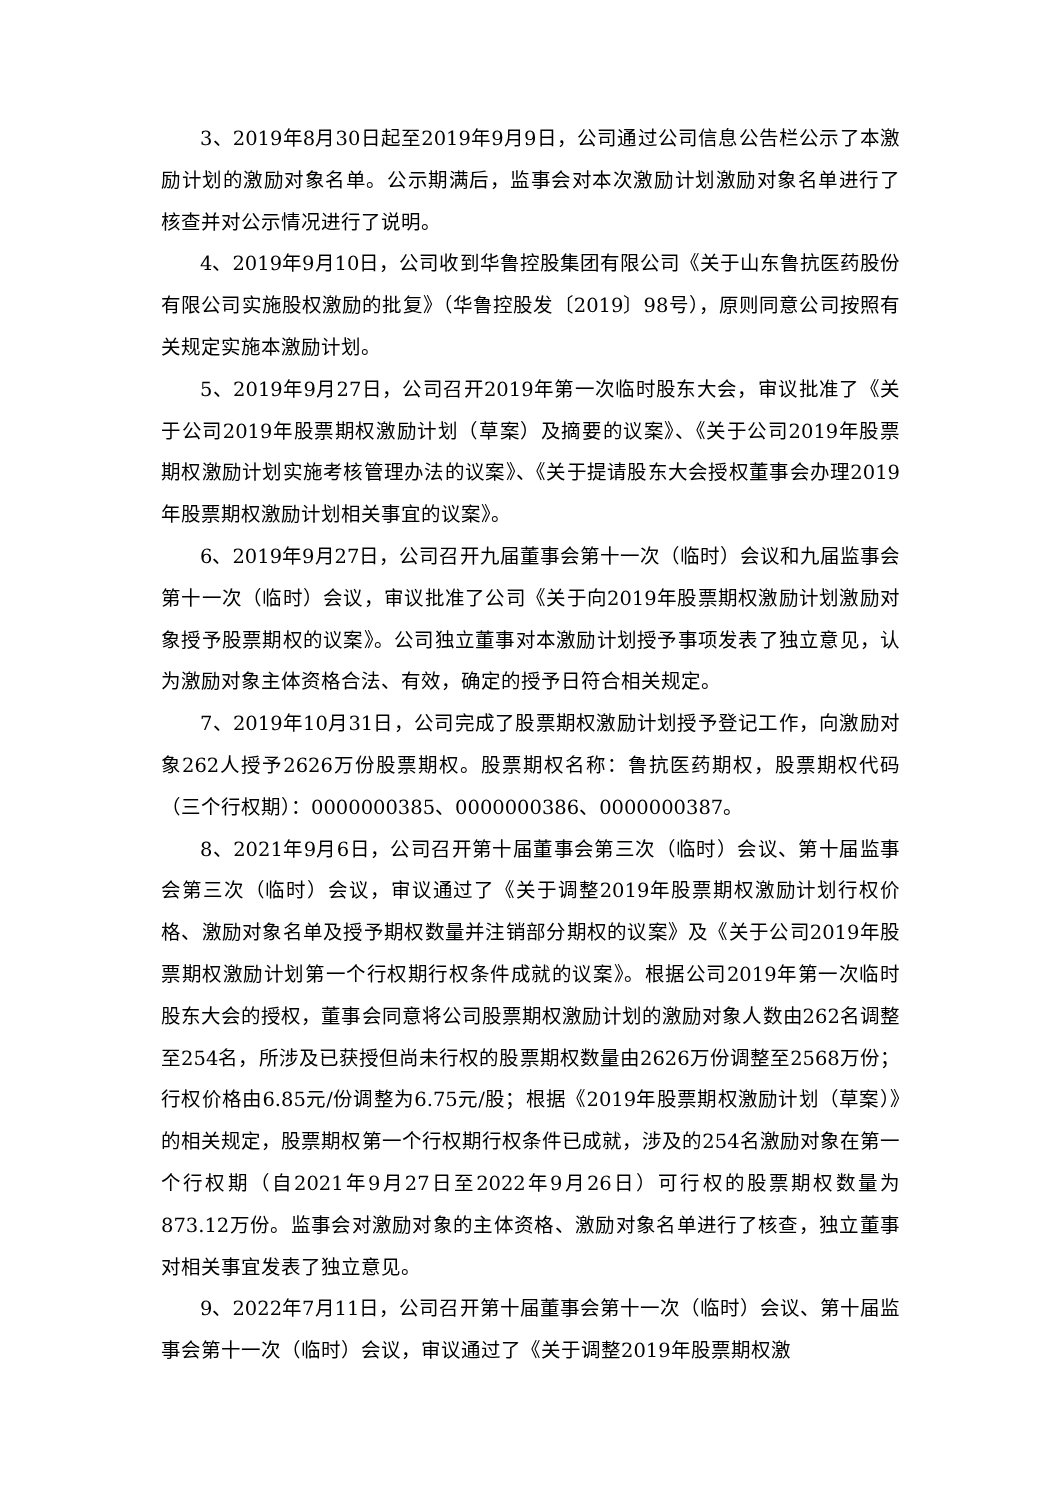3、2019年8月30日起至2019年9月9日，公司通过公司信息公告栏公示了本激励计划的激励对象名单。公示期满后，监事会对本次激励计划激励对象名单进行了核查并对公示情况进行了说明。
4、2019年9月10日，公司收到华鲁控股集团有限公司《关于山东鲁抗医药股份有限公司实施股权激励的批复》（华鲁控股发〔2019〕98号），原则同意公司按照有关规定实施本激励计划。
5、2019年9月27日，公司召开2019年第一次临时股东大会，审议批准了《关于公司2019年股票期权激励计划（草案）及摘要的议案》、《关于公司2019年股票期权激励计划实施考核管理办法的议案》、《关于提请股东大会授权董事会办理2019年股票期权激励计划相关事宜的议案》。
6、2019年9月27日，公司召开九届董事会第十一次（临时）会议和九届监事会第十一次（临时）会议，审议批准了公司《关于向2019年股票期权激励计划激励对象授予股票期权的议案》。公司独立董事对本激励计划授予事项发表了独立意见，认为激励对象主体资格合法、有效，确定的授予日符合相关规定。
7、2019年10月31日，公司完成了股票期权激励计划授予登记工作，向激励对象262人授予2626万份股票期权。股票期权名称：鲁抗医药期权，股票期权代码（三个行权期）：0000000385、0000000386、0000000387。
8、2021年9月6日，公司召开第十届董事会第三次（临时）会议、第十届监事会第三次（临时）会议，审议通过了《关于调整2019年股票期权激励计划行权价格、激励对象名单及授予期权数量并注销部分期权的议案》及《关于公司2019年股票期权激励计划第一个行权期行权条件成就的议案》。根据公司2019年第一次临时股东大会的授权，董事会同意将公司股票期权激励计划的激励对象人数由262名调整至254名，所涉及已获授但尚未行权的股票期权数量由2626万份调整至2568万份；行权价格由6.85元/份调整为6.75元/股；根据《2019年股票期权激励计划（草案）》的相关规定，股票期权第一个行权期行权条件已成就，涉及的254名激励对象在第一个行权期（自2021年9月27日至2022年9月26日）可行权的股票期权数量为873.12万份。监事会对激励对象的主体资格、激励对象名单进行了核查，独立董事对相关事宜发表了独立意见。
9、2022年7月11日，公司召开第十届董事会第十一次（临时）会议、第十届监事会第十一次（临时）会议，审议通过了《关于调整2019年股票期权激